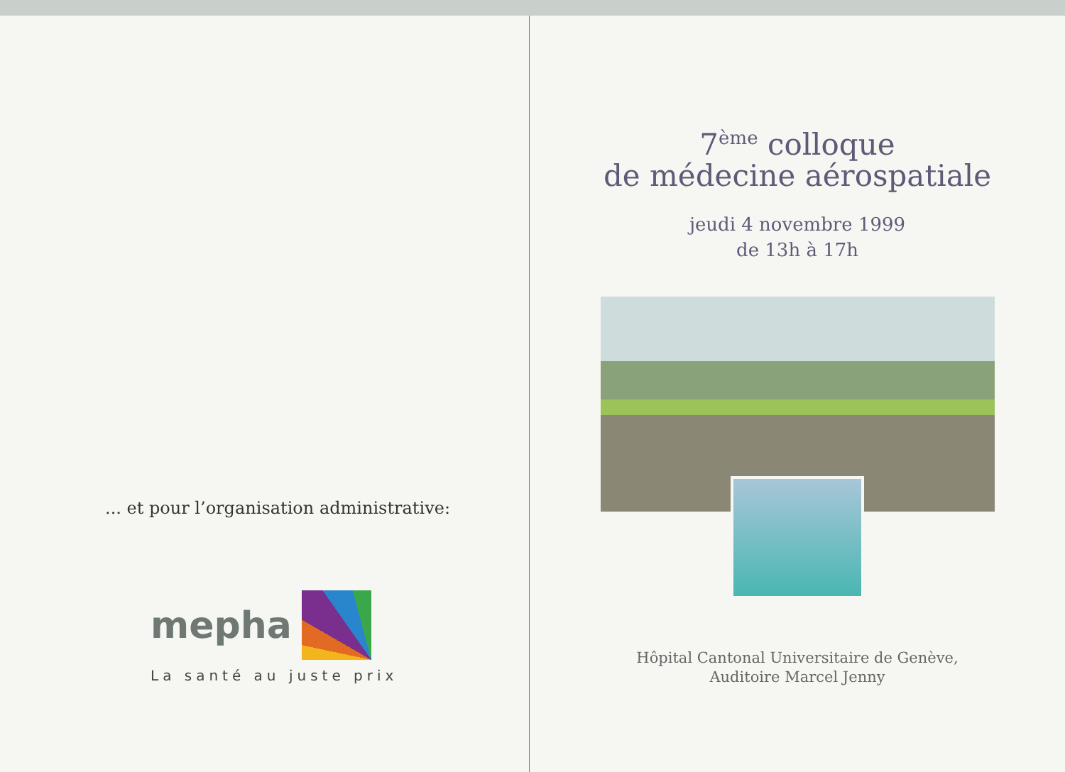... et pour l’organisation administrative:
mepha
La santé au juste prix
7<sup>ème</sup> colloque
de médecine aérospatiale
jeudi 4 novembre 1999
de 13h à 17h
Hôpital Cantonal Universitaire de Genève,
Auditoire Marcel Jenny